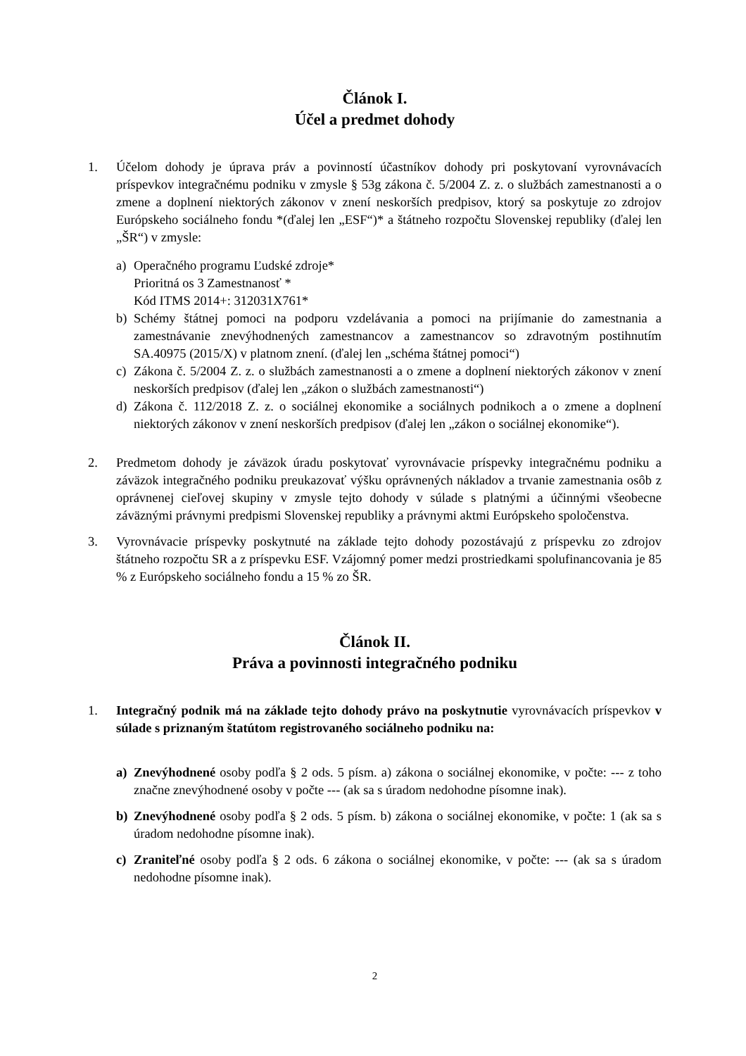Článok I.
Účel a predmet dohody
1. Účelom dohody je úprava práv a povinností účastníkov dohody pri poskytovaní vyrovnávacích príspevkov integračnému podniku v zmysle § 53g zákona č. 5/2004 Z. z. o službách zamestnanosti a o zmene a doplnení niektorých zákonov v znení neskorších predpisov, ktorý sa poskytuje zo zdrojov Európskeho sociálneho fondu *(ďalej len „ESF“)* a štátneho rozpočtu Slovenskej republiky (ďalej len „ŠR“) v zmysle:
a) Operačného programu Ľudské zdroje*
Prioritná os 3 Zamestnanosť *
Kód ITMS 2014+: 312031X761*
b) Schémy štátnej pomoci na podporu vzdelávania a pomoci na prijímanie do zamestnania a zamestnávanie znevýhodnených zamestnancov a zamestnancov so zdravotným postihnutím SA.40975 (2015/X) v platnom znení. (ďalej len „schéma štátnej pomoci“)
c) Zákona č. 5/2004 Z. z. o službách zamestnanosti a o zmene a doplnení niektorých zákonov v znení neskorších predpisov (ďalej len „zákon o službách zamestnanosti“)
d) Zákona č. 112/2018 Z. z. o sociálnej ekonomike a sociálnych podnikoch a o zmene a doplnení niektorých zákonov v znení neskorších predpisov (ďalej len „zákon o sociálnej ekonomike“).
2. Predmetom dohody je záväzok úradu poskytovať vyrovnávacie príspevky integračnému podniku a záväzok integračného podniku preukazovať výšku oprávnených nákladov a trvanie zamestnania osôb z oprávnenej cieľovej skupiny v zmysle tejto dohody v súlade s platnými a účinnými všeobecne záväznými právnymi predpismi Slovenskej republiky a právnymi aktmi Európskeho spoločenstva.
3. Vyrovnávacie príspevky poskytnuté na základe tejto dohody pozostávajú z príspevku zo zdrojov štátneho rozpočtu SR a z príspevku ESF. Vzájomný pomer medzi prostriedkami spolufinancovania je 85 % z Európskeho sociálneho fondu a 15 % zo ŠR.
Článok II.
Práva a povinnosti integračného podniku
1. Integračný podnik má na základe tejto dohody právo na poskytnutie vyrovnávacích príspevkov v súlade s priznaným štatútom registrovaného sociálneho podniku na:
a) Znevýhodnené osoby podľa § 2 ods. 5 písm. a) zákona o sociálnej ekonomike, v počte: --- z toho značne znevýhodnené osoby v počte --- (ak sa s úradom nedohodne písomne inak).
b) Znevýhodnené osoby podľa § 2 ods. 5 písm. b) zákona o sociálnej ekonomike, v počte: 1 (ak sa s úradom nedohodne písomne inak).
c) Zraniteľné osoby podľa § 2 ods. 6 zákona o sociálnej ekonomike, v počte: --- (ak sa s úradom nedohodne písomne inak).
2